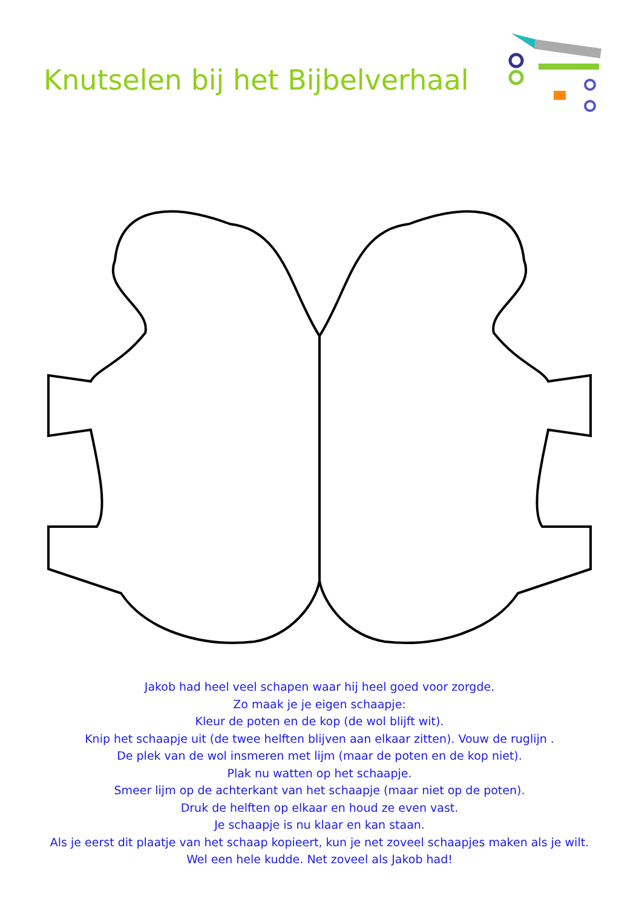Knutselen bij het Bijbelverhaal
Jakob had heel veel schapen waar hij heel goed voor zorgde.
Zo maak je je eigen schaapje:
Kleur de poten en de kop (de wol blijft wit).
Knip het schaapje uit (de twee helften blijven aan elkaar zitten). Vouw de ruglijn .
De plek van de wol insmeren met lijm (maar de poten en de kop niet).
Plak nu watten op het schaapje.
Smeer lijm op de achterkant van het schaapje (maar niet op de poten).
Druk de helften op elkaar en houd ze even vast.
Je schaapje is nu klaar en kan staan.
Als je eerst dit plaatje van het schaap kopieert, kun je net zoveel schaapjes maken als je wilt.
Wel een hele kudde. Net zoveel als Jakob had!